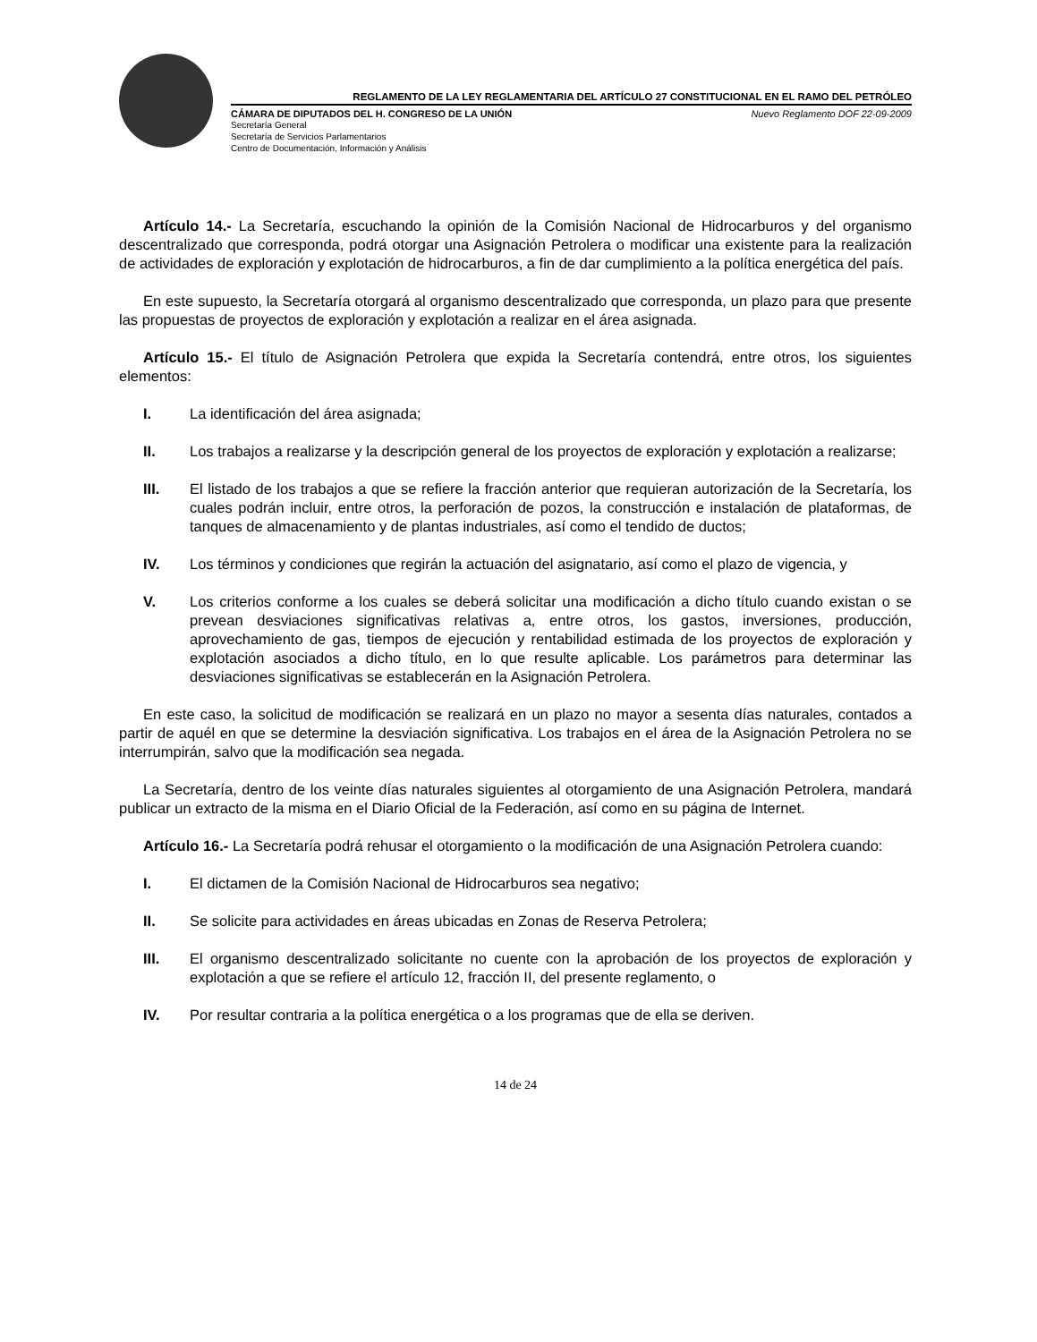REGLAMENTO DE LA LEY REGLAMENTARIA DEL ARTÍCULO 27 CONSTITUCIONAL EN EL RAMO DEL PETRÓLEO
CÁMARA DE DIPUTADOS DEL H. CONGRESO DE LA UNIÓN Nuevo Reglamento DOF 22-09-2009
Secretaría General
Secretaría de Servicios Parlamentarios
Centro de Documentación, Información y Análisis
Artículo 14.- La Secretaría, escuchando la opinión de la Comisión Nacional de Hidrocarburos y del organismo descentralizado que corresponda, podrá otorgar una Asignación Petrolera o modificar una existente para la realización de actividades de exploración y explotación de hidrocarburos, a fin de dar cumplimiento a la política energética del país.
En este supuesto, la Secretaría otorgará al organismo descentralizado que corresponda, un plazo para que presente las propuestas de proyectos de exploración y explotación a realizar en el área asignada.
Artículo 15.- El título de Asignación Petrolera que expida la Secretaría contendrá, entre otros, los siguientes elementos:
I. La identificación del área asignada;
II. Los trabajos a realizarse y la descripción general de los proyectos de exploración y explotación a realizarse;
III. El listado de los trabajos a que se refiere la fracción anterior que requieran autorización de la Secretaría, los cuales podrán incluir, entre otros, la perforación de pozos, la construcción e instalación de plataformas, de tanques de almacenamiento y de plantas industriales, así como el tendido de ductos;
IV. Los términos y condiciones que regirán la actuación del asignatario, así como el plazo de vigencia, y
V. Los criterios conforme a los cuales se deberá solicitar una modificación a dicho título cuando existan o se prevean desviaciones significativas relativas a, entre otros, los gastos, inversiones, producción, aprovechamiento de gas, tiempos de ejecución y rentabilidad estimada de los proyectos de exploración y explotación asociados a dicho título, en lo que resulte aplicable. Los parámetros para determinar las desviaciones significativas se establecerán en la Asignación Petrolera.
En este caso, la solicitud de modificación se realizará en un plazo no mayor a sesenta días naturales, contados a partir de aquél en que se determine la desviación significativa. Los trabajos en el área de la Asignación Petrolera no se interrumpirán, salvo que la modificación sea negada.
La Secretaría, dentro de los veinte días naturales siguientes al otorgamiento de una Asignación Petrolera, mandará publicar un extracto de la misma en el Diario Oficial de la Federación, así como en su página de Internet.
Artículo 16.- La Secretaría podrá rehusar el otorgamiento o la modificación de una Asignación Petrolera cuando:
I. El dictamen de la Comisión Nacional de Hidrocarburos sea negativo;
II. Se solicite para actividades en áreas ubicadas en Zonas de Reserva Petrolera;
III. El organismo descentralizado solicitante no cuente con la aprobación de los proyectos de exploración y explotación a que se refiere el artículo 12, fracción II, del presente reglamento, o
IV. Por resultar contraria a la política energética o a los programas que de ella se deriven.
14 de 24